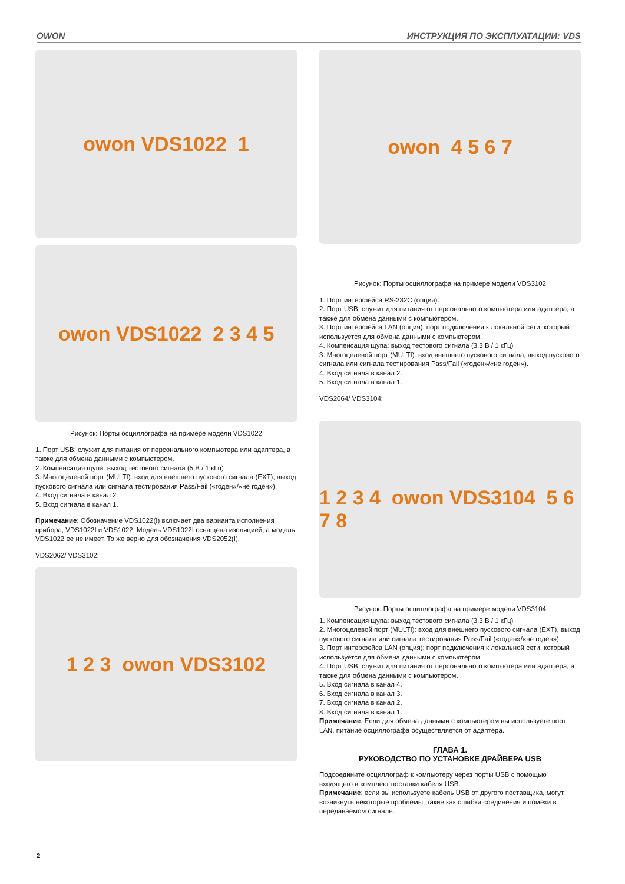OWON ИНСТРУКЦИЯ ПО ЭКСПЛУАТАЦИИ: VDS
owon VDS1022 1
owon VDS1022 2 3 4 5
Рисунок: Порты осциллографа на примере модели VDS1022
1. Порт USB: служит для питания от персонального компьютера или адаптера, а также для обмена данными с компьютером.
2. Компенсация щупа: выход тестового сигнала (5 В / 1 кГц)
3. Многоцелевой порт (MULTI): вход для внешнего пускового сигнала (EXT), выход пускового сигнала или сигнала тестирования Pass/Fail («годен»/«не годен»).
4. Вход сигнала в канал 2.
5. Вход сигнала в канал 1.
Примечание: Обозначение VDS1022(I) включает два варианта исполнения прибора, VDS1022I и VDS1022. Модель VDS1022I оснащена изоляцией, а модель VDS1022 ее не имеет. То же верно для обозначения VDS2052(I).
VDS2062/ VDS3102:
1 2 3 owon VDS3102
owon 4 5 6 7
Рисунок: Порты осциллографа на примере модели VDS3102
1. Порт интерфейса RS-232C (опция).
2. Порт USB: служит для питания от персонального компьютера или адаптера, а также для обмена данными с компьютером.
3. Порт интерфейса LAN (опция): порт подключения к локальной сети, который используется для обмена данными с компьютером.
4. Компенсация щупа: выход тестового сигнала (3,3 В / 1 кГц)
3. Многоцелевой порт (MULTI): вход внешнего пускового сигнала, выход пускового сигнала или сигнала тестирования Pass/Fail («годен»/«не годен»).
4. Вход сигнала в канал 2.
5. Вход сигнала в канал 1.
VDS2064/ VDS3104:
1 2 3 4 owon VDS3104 5 6 7 8
Рисунок: Порты осциллографа на примере модели VDS3104
1. Компенсация щупа: выход тестового сигнала (3,3 В / 1 кГц)
2. Многоцелевой порт (MULTI): вход для внешнего пускового сигнала (EXT), выход пускового сигнала или сигнала тестирования Pass/Fail («годен»/«не годен»).
3. Порт интерфейса LAN (опция): порт подключения к локальной сети, который используется для обмена данными с компьютером.
4. Порт USB: служит для питания от персонального компьютера или адаптера, а также для обмена данными с компьютером.
5. Вход сигнала в канал 4.
6. Вход сигнала в канал 3.
7. Вход сигнала в канал 2.
8. Вход сигнала в канал 1.
Примечание: Если для обмена данными с компьютером вы используете порт LAN, питание осциллографа осуществляется от адаптера.
ГЛАВА 1.
РУКОВОДСТВО ПО УСТАНОВКЕ ДРАЙВЕРА USB
Подсоедините осциллограф к компьютеру через порты USB с помощью входящего в комплект поставки кабеля USB.
Примечание: если вы используете кабель USB от другого поставщика, могут возникнуть некоторые проблемы, такие как ошибки соединения и помехи в передаваемом сигнале.
2